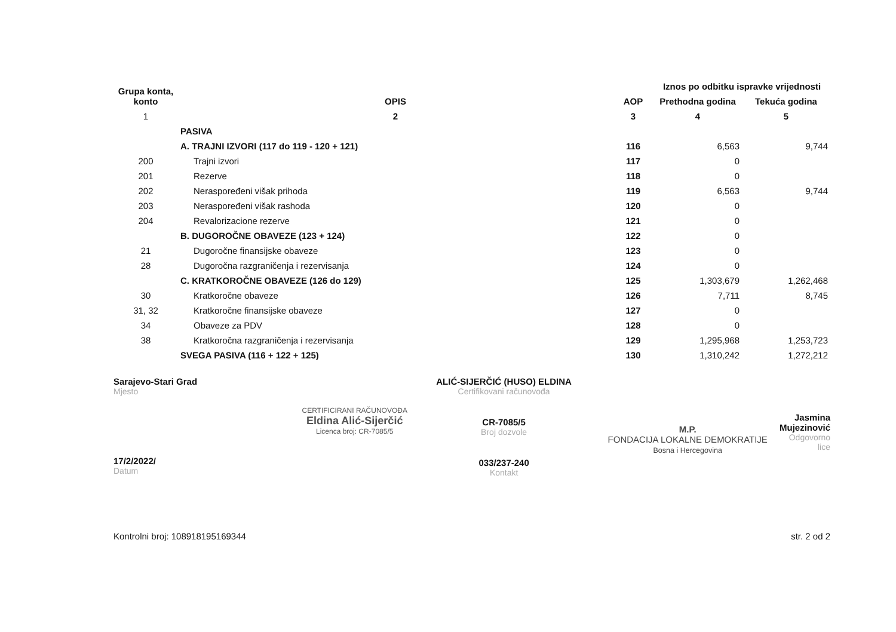| Grupa konta, konto | OPIS | AOP | Iznos po odbitku ispravke vrijednosti | |
| --- | --- | --- | --- | --- |
| | | | Prethodna godina | Tekuća godina |
| 1 | 2 | 3 | 4 | 5 |
| | PASIVA | | | |
| | A. TRAJNI IZVORI (117 do 119 - 120 + 121) | 116 | 6,563 | 9,744 |
| 200 | Trajni izvori | 117 | 0 | |
| 201 | Rezerve | 118 | 0 | |
| 202 | Neraspoređeni višak prihoda | 119 | 6,563 | 9,744 |
| 203 | Neraspoređeni višak rashoda | 120 | 0 | |
| 204 | Revalorizacione rezerve | 121 | 0 | |
| | B. DUGOROČNE OBAVEZE (123 + 124) | 122 | 0 | |
| 21 | Dugoročne finansijske obaveze | 123 | 0 | |
| 28 | Dugoročna razgraničenja i rezervisanja | 124 | 0 | |
| | C. KRATKOROČNE OBAVEZE (126 do 129) | 125 | 1,303,679 | 1,262,468 |
| 30 | Kratkoročne obaveze | 126 | 7,711 | 8,745 |
| 31, 32 | Kratkoročne finansijske obaveze | 127 | 0 | |
| 34 | Obaveze za PDV | 128 | 0 | |
| 38 | Kratkoročna razgraničenja i rezervisanja | 129 | 1,295,968 | 1,253,723 |
| | SVEGA PASIVA (116 + 122 + 125) | 130 | 1,310,242 | 1,272,212 |
Sarajevo-Stari Grad
Mjesto
17/2/2022/
Datum
CERTIFICIRANI RAČUNOVOĐA
Eldina Alić-Sijerčić
Licenca broj: CR-7085/5
ALIĆ-SIJERČIĆ (HUSO) ELDINA
Certifikovani računovođa
CR-7085/5
Broj dozvole
033/237-240
Kontakt
M.P.
FONDACIJA LOKALNE DEMOKRATIJE
Bosna i Hercegovina
Jasmina Mujezinović
Odgovorno lice
Kontrolni broj: 108918195169344 str. 2 od 2